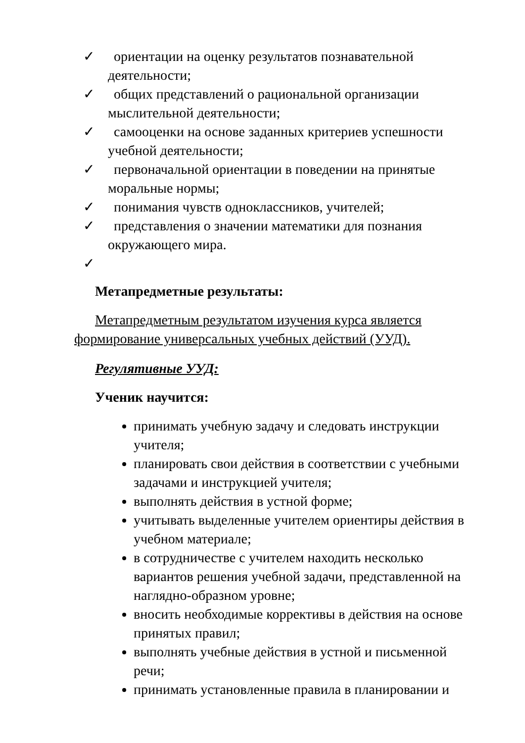✓ ориентации на оценку результатов познавательной деятельности;
✓ общих представлений о рациональной организации мыслительной деятельности;
✓ самооценки на основе заданных критериев успешности учебной деятельности;
✓ первоначальной ориентации в поведении на принятые моральные нормы;
✓ понимания чувств одноклассников, учителей;
✓ представления о значении математики для познания окружающего мира.
✓
Метапредметные результаты:
Метапредметным результатом изучения курса является формирование универсальных учебных действий (УУД).
Регулятивные УУД:
Ученик научится:
принимать учебную задачу и следовать инструкции учителя;
планировать свои действия в соответствии с учебными задачами и инструкцией учителя;
выполнять действия в устной форме;
учитывать выделенные учителем ориентиры действия в учебном материале;
в сотрудничестве с учителем находить несколько вариантов решения учебной задачи, представленной на наглядно-образном уровне;
вносить необходимые коррективы в действия на основе принятых правил;
выполнять учебные действия в устной и письменной речи;
принимать установленные правила в планировании и